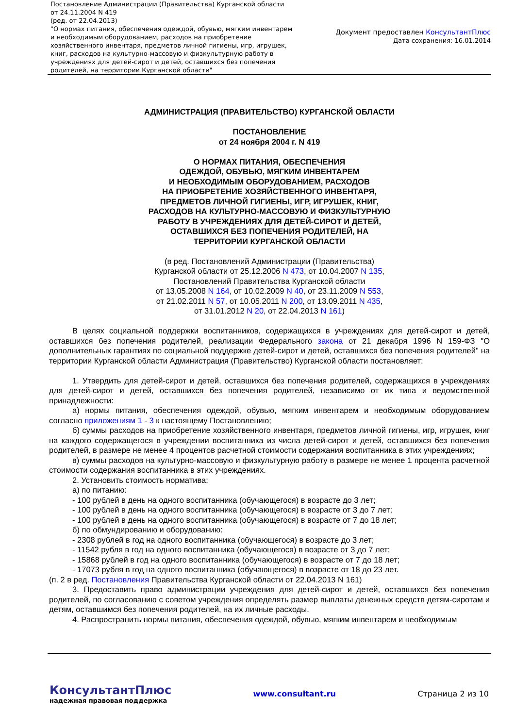Постановление Администрации (Правительства) Курганской области от 24.11.2004 N 419
(ред. от 22.04.2013)
"О нормах питания, обеспечения одеждой, обувью, мягким инвентарем и необходимым оборудованием, расходов на приобретение хозяйственного инвентаря, предметов личной гигиены, игр, игрушек, книг, расходов на культурно-массовую и физкультурную работу в учреждениях для детей-сирот и детей, оставшихся без попечения родителей, на территории Курганской области"
Документ предоставлен КонсультантПлюс
Дата сохранения: 16.01.2014
АДМИНИСТРАЦИЯ (ПРАВИТЕЛЬСТВО) КУРГАНСКОЙ ОБЛАСТИ
ПОСТАНОВЛЕНИЕ
от 24 ноября 2004 г. N 419
О НОРМАХ ПИТАНИЯ, ОБЕСПЕЧЕНИЯ
ОДЕЖДОЙ, ОБУВЬЮ, МЯГКИМ ИНВЕНТАРЕМ
И НЕОБХОДИМЫМ ОБОРУДОВАНИЕМ, РАСХОДОВ
НА ПРИОБРЕТЕНИЕ ХОЗЯЙСТВЕННОГО ИНВЕНТАРЯ,
ПРЕДМЕТОВ ЛИЧНОЙ ГИГИЕНЫ, ИГР, ИГРУШЕК, КНИГ,
РАСХОДОВ НА КУЛЬТУРНО-МАССОВУЮ И ФИЗКУЛЬТУРНУЮ
РАБОТУ В УЧРЕЖДЕНИЯХ ДЛЯ ДЕТЕЙ-СИРОТ И ДЕТЕЙ,
ОСТАВШИХСЯ БЕЗ ПОПЕЧЕНИЯ РОДИТЕЛЕЙ, НА
ТЕРРИТОРИИ КУРГАНСКОЙ ОБЛАСТИ
(в ред. Постановлений Администрации (Правительства)
Курганской области от 25.12.2006 N 473, от 10.04.2007 N 135,
Постановлений Правительства Курганской области
от 13.05.2008 N 164, от 10.02.2009 N 40, от 23.11.2009 N 553,
от 21.02.2011 N 57, от 10.05.2011 N 200, от 13.09.2011 N 435,
от 31.01.2012 N 20, от 22.04.2013 N 161)
В целях социальной поддержки воспитанников, содержащихся в учреждениях для детей-сирот и детей, оставшихся без попечения родителей, реализации Федерального закона от 21 декабря 1996 N 159-ФЗ "О дополнительных гарантиях по социальной поддержке детей-сирот и детей, оставшихся без попечения родителей" на территории Курганской области Администрация (Правительство) Курганской области постановляет:
1. Утвердить для детей-сирот и детей, оставшихся без попечения родителей, содержащихся в учреждениях для детей-сирот и детей, оставшихся без попечения родителей, независимо от их типа и ведомственной принадлежности:
а) нормы питания, обеспечения одеждой, обувью, мягким инвентарем и необходимым оборудованием согласно приложениям 1 - 3 к настоящему Постановлению;
б) суммы расходов на приобретение хозяйственного инвентаря, предметов личной гигиены, игр, игрушек, книг на каждого содержащегося в учреждении воспитанника из числа детей-сирот и детей, оставшихся без попечения родителей, в размере не менее 4 процентов расчетной стоимости содержания воспитанника в этих учреждениях;
в) суммы расходов на культурно-массовую и физкультурную работу в размере не менее 1 процента расчетной стоимости содержания воспитанника в этих учреждениях.
2. Установить стоимость норматива:
а) по питанию:
- 100 рублей в день на одного воспитанника (обучающегося) в возрасте до 3 лет;
- 100 рублей в день на одного воспитанника (обучающегося) в возрасте от 3 до 7 лет;
- 100 рублей в день на одного воспитанника (обучающегося) в возрасте от 7 до 18 лет;
б) по обмундированию и оборудованию:
- 2308 рублей в год на одного воспитанника (обучающегося) в возрасте до 3 лет;
- 11542 рубля в год на одного воспитанника (обучающегося) в возрасте от 3 до 7 лет;
- 15868 рублей в год на одного воспитанника (обучающегося) в возрасте от 7 до 18 лет;
- 17073 рубля в год на одного воспитанника (обучающегося) в возрасте от 18 до 23 лет.
(п. 2 в ред. Постановления Правительства Курганской области от 22.04.2013 N 161)
3. Предоставить право администрации учреждения для детей-сирот и детей, оставшихся без попечения родителей, по согласованию с советом учреждения определять размер выплаты денежных средств детям-сиротам и детям, оставшимся без попечения родителей, на их личные расходы.
4. Распространить нормы питания, обеспечения одеждой, обувью, мягким инвентарем и необходимым
КонсультантПлюс
надежная правовая поддержка
www.consultant.ru Страница 2 из 10